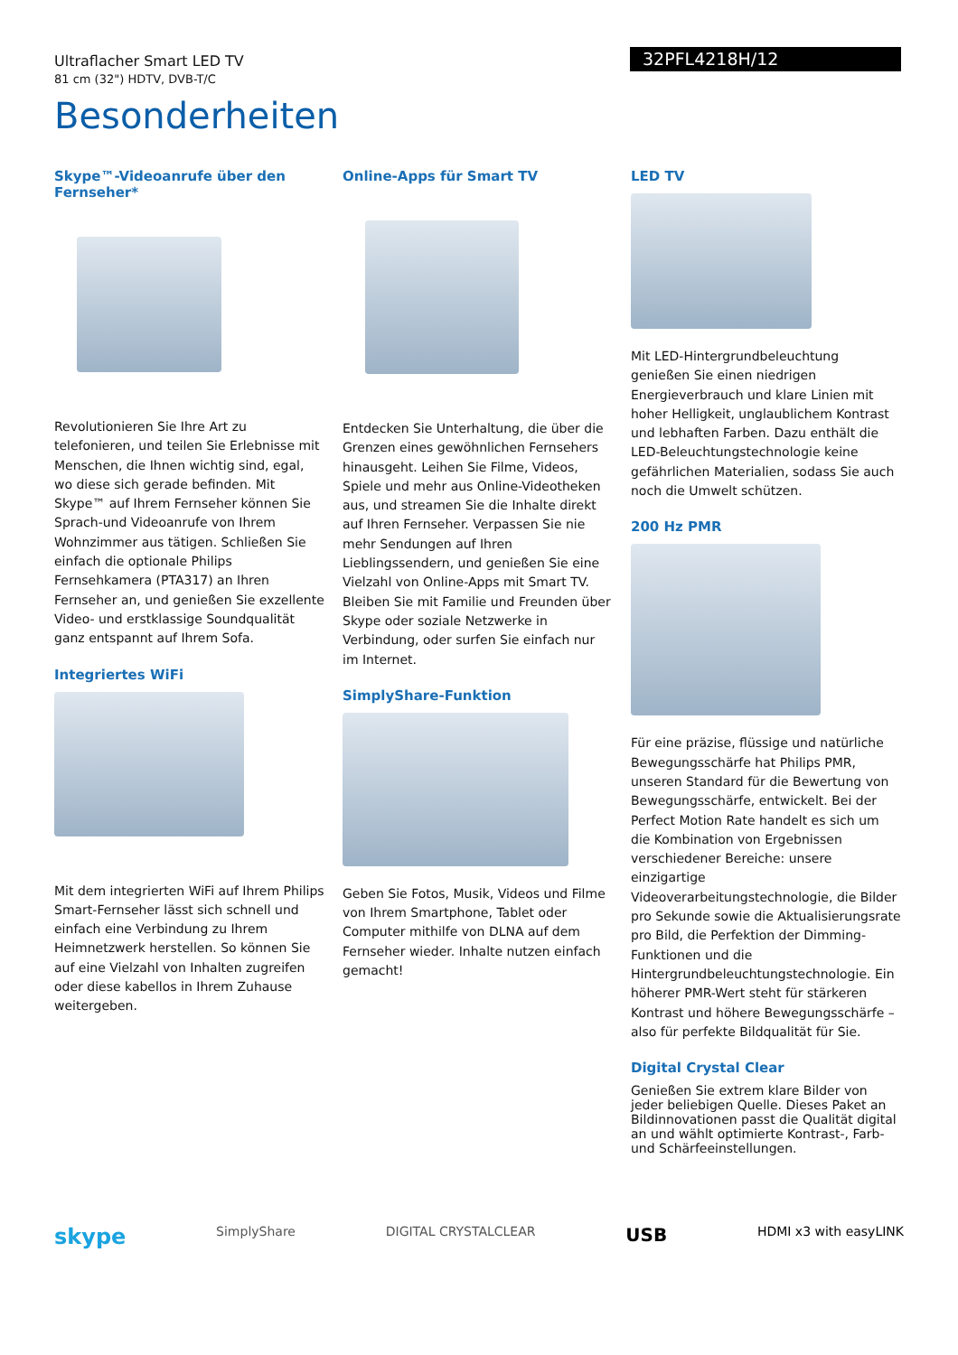Ultraflacher Smart LED TV
81 cm (32") HDTV, DVB-T/C
32PFL4218H/12
Besonderheiten
Skype™-Videoanrufe über den Fernseher*
Revolutionieren Sie Ihre Art zu telefonieren, und teilen Sie Erlebnisse mit Menschen, die Ihnen wichtig sind, egal, wo diese sich gerade befinden. Mit Skype™ auf Ihrem Fernseher können Sie Sprach-und Videoanrufe von Ihrem Wohnzimmer aus tätigen. Schließen Sie einfach die optionale Philips Fernsehkamera (PTA317) an Ihren Fernseher an, und genießen Sie exzellente Video- und erstklassige Soundqualität ganz entspannt auf Ihrem Sofa.
Integriertes WiFi
Mit dem integrierten WiFi auf Ihrem Philips Smart-Fernseher lässt sich schnell und einfach eine Verbindung zu Ihrem Heimnetzwerk herstellen. So können Sie auf eine Vielzahl von Inhalten zugreifen oder diese kabellos in Ihrem Zuhause weitergeben.
Online-Apps für Smart TV
Entdecken Sie Unterhaltung, die über die Grenzen eines gewöhnlichen Fernsehers hinausgeht. Leihen Sie Filme, Videos, Spiele und mehr aus Online-Videotheken aus, und streamen Sie die Inhalte direkt auf Ihren Fernseher. Verpassen Sie nie mehr Sendungen auf Ihren Lieblingssendern, und genießen Sie eine Vielzahl von Online-Apps mit Smart TV. Bleiben Sie mit Familie und Freunden über Skype oder soziale Netzwerke in Verbindung, oder surfen Sie einfach nur im Internet.
SimplyShare-Funktion
Geben Sie Fotos, Musik, Videos und Filme von Ihrem Smartphone, Tablet oder Computer mithilfe von DLNA auf dem Fernseher wieder. Inhalte nutzen einfach gemacht!
LED TV
Mit LED-Hintergrundbeleuchtung genießen Sie einen niedrigen Energieverbrauch und klare Linien mit hoher Helligkeit, unglaublichem Kontrast und lebhaften Farben. Dazu enthält die LED-Beleuchtungstechnologie keine gefährlichen Materialien, sodass Sie auch noch die Umwelt schützen.
200 Hz PMR
Für eine präzise, flüssige und natürliche Bewegungsschärfe hat Philips PMR, unseren Standard für die Bewertung von Bewegungsschärfe, entwickelt. Bei der Perfect Motion Rate handelt es sich um die Kombination von Ergebnissen verschiedener Bereiche: unsere einzigartige Videoverarbeitungstechnologie, die Bilder pro Sekunde sowie die Aktualisierungsrate pro Bild, die Perfektion der Dimming-Funktionen und die Hintergrundbeleuchtungstechnologie. Ein höherer PMR-Wert steht für stärkeren Kontrast und höhere Bewegungsschärfe – also für perfekte Bildqualität für Sie.
Digital Crystal Clear
Genießen Sie extrem klare Bilder von jeder beliebigen Quelle. Dieses Paket an Bildinnovationen passt die Qualität digital an und wählt optimierte Kontrast-, Farb- und Schärfeeinstellungen.
skype SimplyShare DIGITAL CRYSTALCLEAR USB HDMI x3 with easyLINK